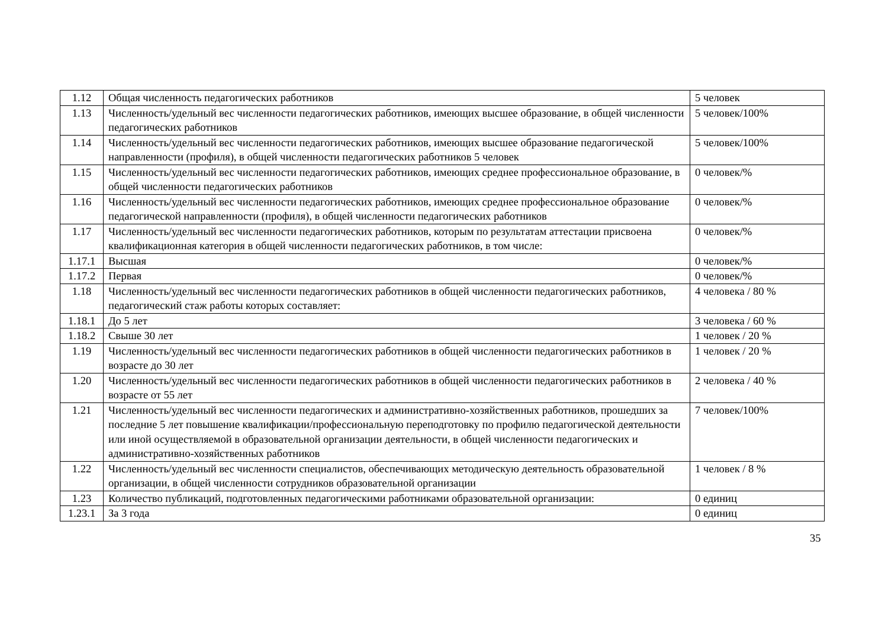| 1.12 | Общая численность педагогических работников | 5 человек |
| 1.13 | Численность/удельный вес численности педагогических работников, имеющих высшее образование, в общей численности педагогических работников | 5 человек/100% |
| 1.14 | Численность/удельный вес численности педагогических работников, имеющих высшее образование педагогической направленности (профиля), в общей численности педагогических работников 5 человек | 5 человек/100% |
| 1.15 | Численность/удельный вес численности педагогических работников, имеющих среднее профессиональное образование, в общей численности педагогических работников | 0 человек/% |
| 1.16 | Численность/удельный вес численности педагогических работников, имеющих среднее профессиональное образование педагогической направленности (профиля), в общей численности педагогических работников | 0 человек/% |
| 1.17 | Численность/удельный вес численности педагогических работников, которым по результатам аттестации присвоена квалификационная категория в общей численности педагогических работников, в том числе: | 0 человек/% |
| 1.17.1 | Высшая | 0 человек/% |
| 1.17.2 | Первая | 0 человек/% |
| 1.18 | Численность/удельный вес численности педагогических работников в общей численности педагогических работников, педагогический стаж работы которых составляет: | 4 человека / 80 % |
| 1.18.1 | До 5 лет | 3 человека / 60 % |
| 1.18.2 | Свыше 30 лет | 1 человек / 20 % |
| 1.19 | Численность/удельный вес численности педагогических работников в общей численности педагогических работников в возрасте до 30 лет | 1 человек / 20 % |
| 1.20 | Численность/удельный вес численности педагогических работников в общей численности педагогических работников в возрасте от 55 лет | 2 человека / 40 % |
| 1.21 | Численность/удельный вес численности педагогических и административно-хозяйственных работников, прошедших за последние 5 лет повышение квалификации/профессиональную переподготовку по профилю педагогической деятельности или иной осуществляемой в образовательной организации деятельности, в общей численности педагогических и административно-хозяйственных работников | 7 человек/100% |
| 1.22 | Численность/удельный вес численности специалистов, обеспечивающих методическую деятельность образовательной организации, в общей численности сотрудников образовательной организации | 1 человек / 8 % |
| 1.23 | Количество публикаций, подготовленных педагогическими работниками образовательной организации: | 0 единиц |
| 1.23.1 | За 3 года | 0 единиц |
35